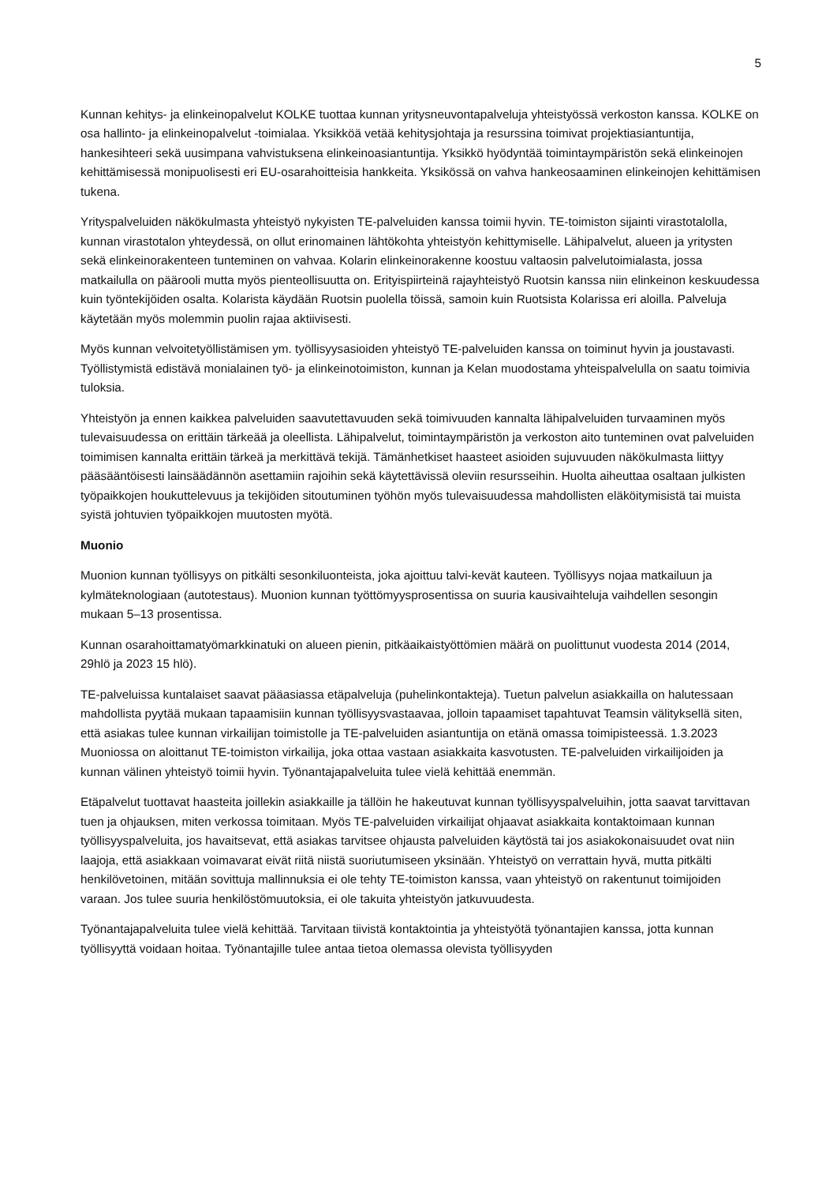5
Kunnan kehitys- ja elinkeinopalvelut KOLKE tuottaa kunnan yritysneuvontapalveluja yhteistyössä verkoston kanssa. KOLKE on osa hallinto- ja elinkeinopalvelut -toimialaa. Yksikköä vetää kehitysjohtaja ja resurssina toimivat projektiasiantuntija, hankesihteeri sekä uusimpana vahvistuksena elinkeinoasiantuntija. Yksikkö hyödyntää toimintaympäristön sekä elinkeinojen kehittämisessä monipuolisesti eri EU-osarahoitteisia hankkeita. Yksikössä on vahva hankeosaaminen elinkeinojen kehittämisen tukena.
Yrityspalveluiden näkökulmasta yhteistyö nykyisten TE-palveluiden kanssa toimii hyvin. TE-toimiston sijainti virastotalolla, kunnan virastotalon yhteydessä, on ollut erinomainen lähtökohta yhteistyön kehittymiselle. Lähipalvelut, alueen ja yritysten sekä elinkeinorakenteen tunteminen on vahvaa. Kolarin elinkeinorakenne koostuu valtaosin palvelutoimialasta, jossa matkailulla on päärooli mutta myös pienteollisuutta on. Erityispiirteinä rajayhteistyö Ruotsin kanssa niin elinkeinon keskuudessa kuin työntekijöiden osalta. Kolarista käydään Ruotsin puolella töissä, samoin kuin Ruotsista Kolarissa eri aloilla. Palveluja käytetään myös molemmin puolin rajaa aktiivisesti.
Myös kunnan velvoitetyöllistämisen ym. työllisyysasioiden yhteistyö TE-palveluiden kanssa on toiminut hyvin ja joustavasti. Työllistymistä edistävä monialainen työ- ja elinkeinotoimiston, kunnan ja Kelan muodostama yhteispalvelulla on saatu toimivia tuloksia.
Yhteistyön ja ennen kaikkea palveluiden saavutettavuuden sekä toimivuuden kannalta lähipalveluiden turvaaminen myös tulevaisuudessa on erittäin tärkeää ja oleellista. Lähipalvelut, toimintaympäristön ja verkoston aito tunteminen ovat palveluiden toimimisen kannalta erittäin tärkeä ja merkittävä tekijä. Tämänhetkiset haasteet asioiden sujuvuuden näkökulmasta liittyy pääsääntöisesti lainsäädännön asettamiin rajoihin sekä käytettävissä oleviin resursseihin. Huolta aiheuttaa osaltaan julkisten työpaikkojen houkuttelevuus ja tekijöiden sitoutuminen työhön myös tulevaisuudessa mahdollisten eläköitymisistä tai muista syistä johtuvien työpaikkojen muutosten myötä.
Muonio
Muonion kunnan työllisyys on pitkälti sesonkiluonteista, joka ajoittuu talvi-kevät kauteen. Työllisyys nojaa matkailuun ja kylmäteknologiaan (autotestaus). Muonion kunnan työttömyysprosentissa on suuria kausivaihteluja vaihdellen sesongin mukaan 5–13 prosentissa.
Kunnan osarahoittamatyömarkkinatuki on alueen pienin, pitkäaikaistyöttömien määrä on puolittunut vuodesta 2014 (2014, 29hlö ja 2023 15 hlö).
TE-palveluissa kuntalaiset saavat pääasiassa etäpalveluja (puhelinkontakteja). Tuetun palvelun asiakkailla on halutessaan mahdollista pyytää mukaan tapaamisiin kunnan työllisyysvastaavaa, jolloin tapaamiset tapahtuvat Teamsin välityksellä siten, että asiakas tulee kunnan virkailijan toimistolle ja TE-palveluiden asiantuntija on etänä omassa toimipisteessä. 1.3.2023 Muoniossa on aloittanut TE-toimiston virkailija, joka ottaa vastaan asiakkaita kasvotusten. TE-palveluiden virkailijoiden ja kunnan välinen yhteistyö toimii hyvin. Työnantajapalveluita tulee vielä kehittää enemmän.
Etäpalvelut tuottavat haasteita joillekin asiakkaille ja tällöin he hakeutuvat kunnan työllisyyspalveluihin, jotta saavat tarvittavan tuen ja ohjauksen, miten verkossa toimitaan. Myös TE-palveluiden virkailijat ohjaavat asiakkaita kontaktoimaan kunnan työllisyyspalveluita, jos havaitsevat, että asiakas tarvitsee ohjausta palveluiden käytöstä tai jos asiakokonaisuudet ovat niin laajoja, että asiakkaan voimavarat eivät riitä niistä suoriutumiseen yksinään. Yhteistyö on verrattain hyvä, mutta pitkälti henkilövetoinen, mitään sovittuja mallinnuksia ei ole tehty TE-toimiston kanssa, vaan yhteistyö on rakentunut toimijoiden varaan. Jos tulee suuria henkilöstömuutoksia, ei ole takuita yhteistyön jatkuvuudesta.
Työnantajapalveluita tulee vielä kehittää. Tarvitaan tiivistä kontaktointia ja yhteistyötä työnantajien kanssa, jotta kunnan työllisyyttä voidaan hoitaa. Työnantajille tulee antaa tietoa olemassa olevista työllisyyden